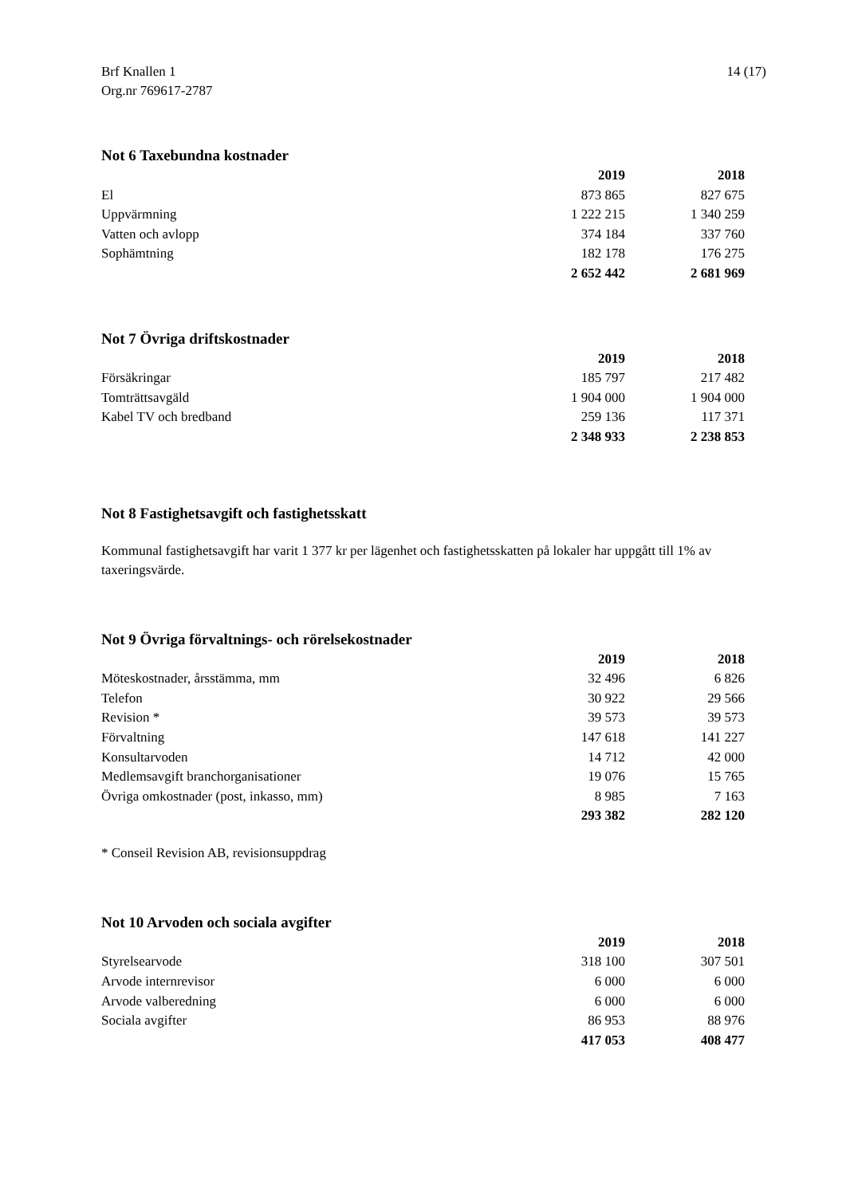Brf Knallen 1
Org.nr 769617-2787 14 (17)
Not 6 Taxebundna kostnader
| | 2019 | 2018 |
| --- | --- | --- |
| El | 873 865 | 827 675 |
| Uppvärmning | 1 222 215 | 1 340 259 |
| Vatten och avlopp | 374 184 | 337 760 |
| Sophämtning | 182 178 | 176 275 |
| | 2 652 442 | 2 681 969 |
Not 7 Övriga driftskostnader
| | 2019 | 2018 |
| --- | --- | --- |
| Försäkringar | 185 797 | 217 482 |
| Tomträttsavgäld | 1 904 000 | 1 904 000 |
| Kabel TV och bredband | 259 136 | 117 371 |
| | 2 348 933 | 2 238 853 |
Not 8 Fastighetsavgift och fastighetsskatt
Kommunal fastighetsavgift har varit 1 377 kr per lägenhet och fastighetsskatten på lokaler har uppgått till 1% av taxeringsvärde.
Not 9 Övriga förvaltnings- och rörelsekostnader
| | 2019 | 2018 |
| --- | --- | --- |
| Möteskostnader, årsstämma, mm | 32 496 | 6 826 |
| Telefon | 30 922 | 29 566 |
| Revision * | 39 573 | 39 573 |
| Förvaltning | 147 618 | 141 227 |
| Konsultarvoden | 14 712 | 42 000 |
| Medlemsavgift branchorganisationer | 19 076 | 15 765 |
| Övriga omkostnader (post, inkasso, mm) | 8 985 | 7 163 |
| | 293 382 | 282 120 |
* Conseil Revision AB, revisionsuppdrag
Not 10 Arvoden och sociala avgifter
| | 2019 | 2018 |
| --- | --- | --- |
| Styrelsearvode | 318 100 | 307 501 |
| Arvode internrevisor | 6 000 | 6 000 |
| Arvode valberedning | 6 000 | 6 000 |
| Sociala avgifter | 86 953 | 88 976 |
| | 417 053 | 408 477 |